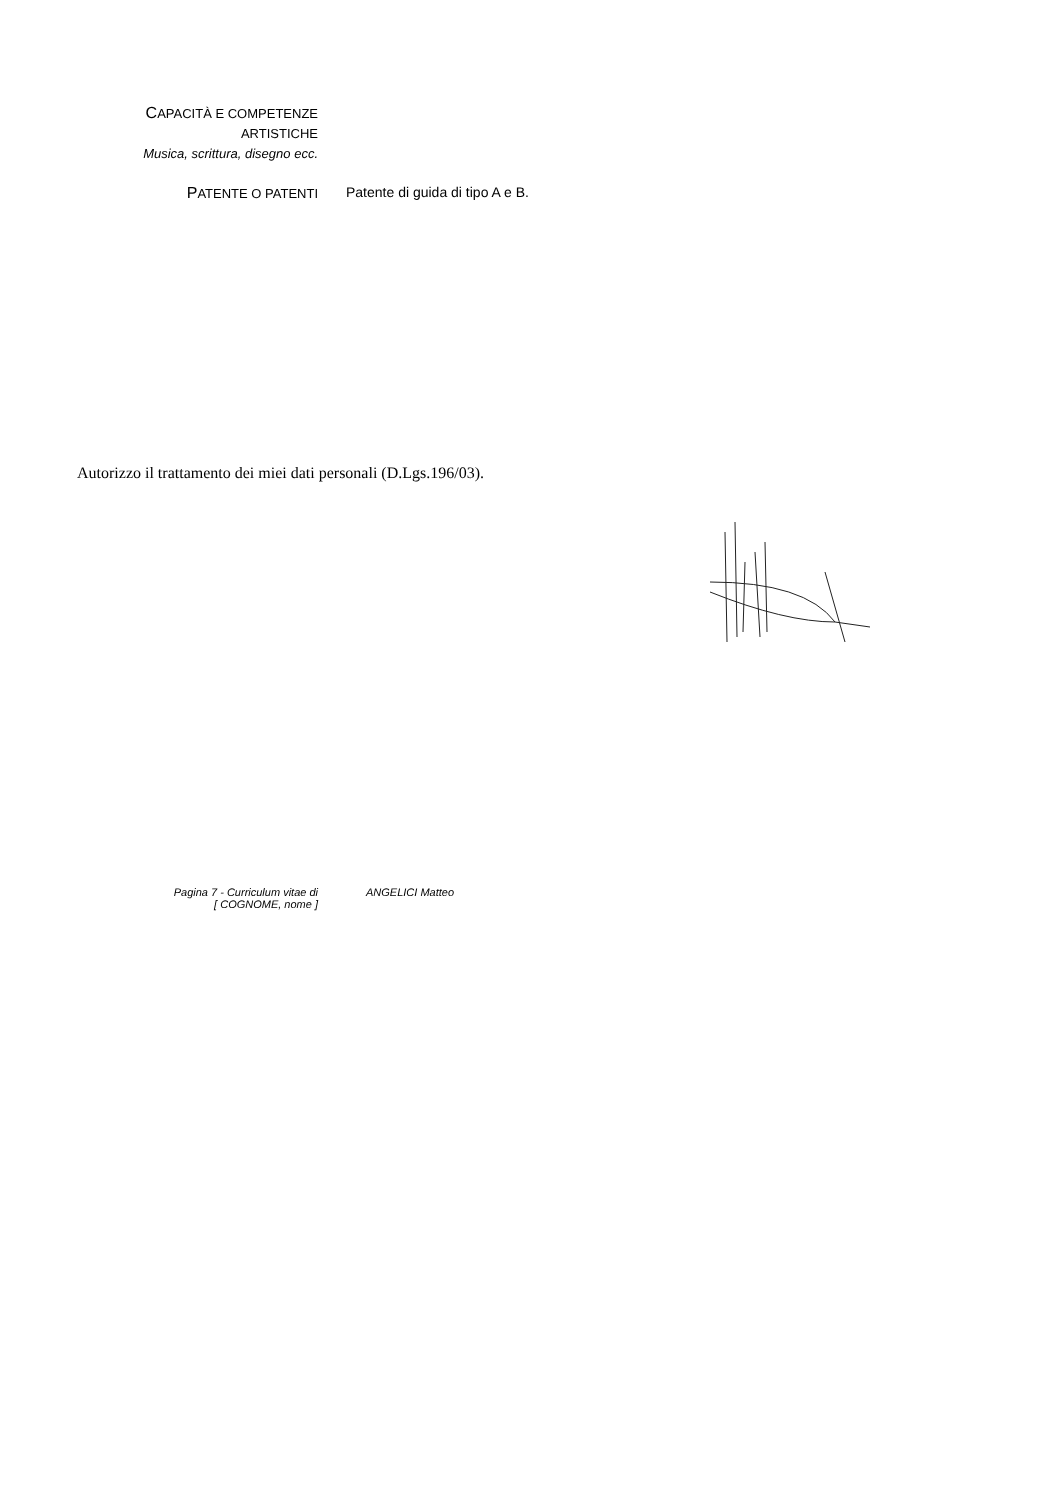CAPACITÀ E COMPETENZE
ARTISTICHE
Musica, scrittura, disegno ecc.
PATENTE O PATENTI Patente di guida di tipo A e B.
Autorizzo il trattamento dei miei dati personali (D.Lgs.196/03).
Pagina 7 - Curriculum vitae di
[ COGNOME, nome ]
ANGELICI Matteo